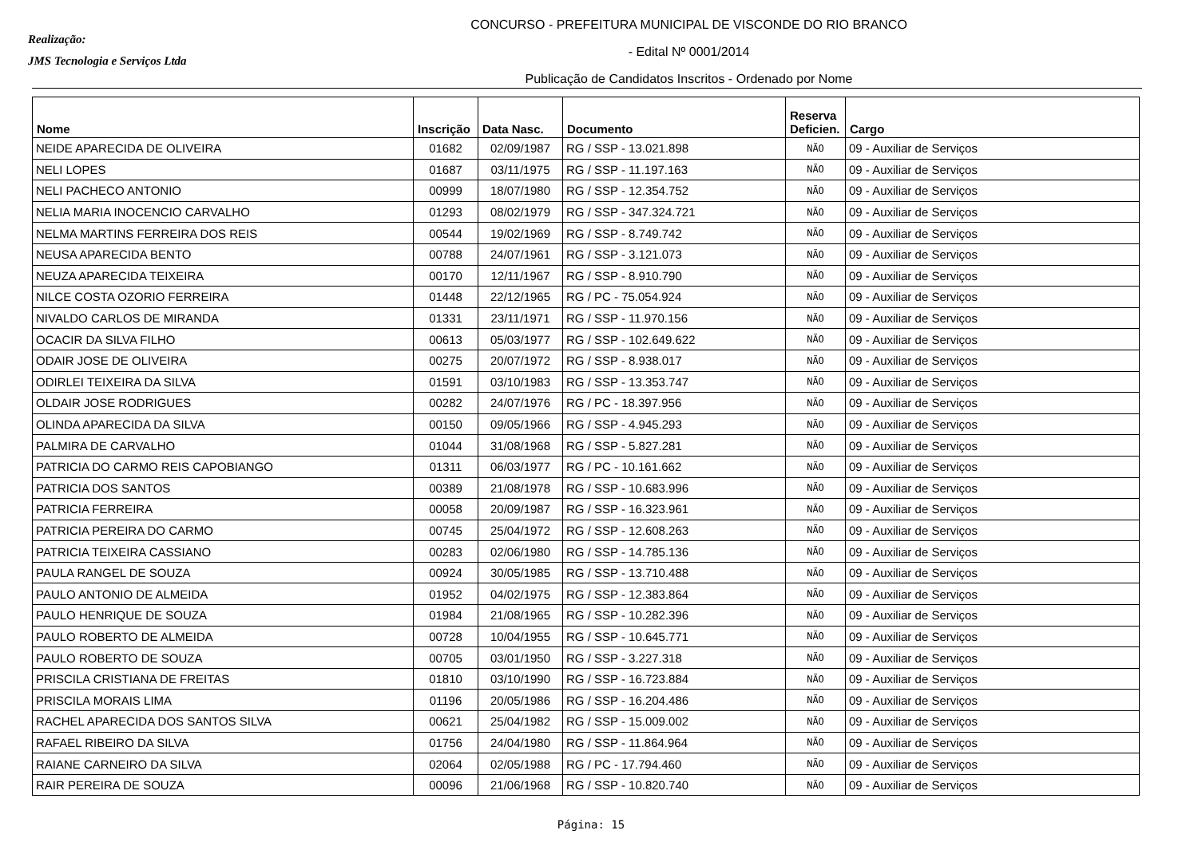Realização:
JMS Tecnologia e Serviços Ltda
CONCURSO - PREFEITURA MUNICIPAL DE VISCONDE DO RIO BRANCO
- Edital Nº 0001/2014
Publicação de Candidatos Inscritos - Ordenado por Nome
| Nome | Inscrição | Data Nasc. | Documento | Reserva Deficien. | Cargo |
| --- | --- | --- | --- | --- | --- |
| NEIDE APARECIDA DE OLIVEIRA | 01682 | 02/09/1987 | RG / SSP - 13.021.898 | NÃO | 09 - Auxiliar de Serviços |
| NELI LOPES | 01687 | 03/11/1975 | RG / SSP - 11.197.163 | NÃO | 09 - Auxiliar de Serviços |
| NELI PACHECO ANTONIO | 00999 | 18/07/1980 | RG / SSP - 12.354.752 | NÃO | 09 - Auxiliar de Serviços |
| NELIA MARIA INOCENCIO CARVALHO | 01293 | 08/02/1979 | RG / SSP - 347.324.721 | NÃO | 09 - Auxiliar de Serviços |
| NELMA MARTINS FERREIRA DOS REIS | 00544 | 19/02/1969 | RG / SSP - 8.749.742 | NÃO | 09 - Auxiliar de Serviços |
| NEUSA APARECIDA BENTO | 00788 | 24/07/1961 | RG / SSP - 3.121.073 | NÃO | 09 - Auxiliar de Serviços |
| NEUZA APARECIDA TEIXEIRA | 00170 | 12/11/1967 | RG / SSP - 8.910.790 | NÃO | 09 - Auxiliar de Serviços |
| NILCE COSTA OZORIO FERREIRA | 01448 | 22/12/1965 | RG / PC - 75.054.924 | NÃO | 09 - Auxiliar de Serviços |
| NIVALDO CARLOS DE MIRANDA | 01331 | 23/11/1971 | RG / SSP - 11.970.156 | NÃO | 09 - Auxiliar de Serviços |
| OCACIR DA SILVA FILHO | 00613 | 05/03/1977 | RG / SSP - 102.649.622 | NÃO | 09 - Auxiliar de Serviços |
| ODAIR JOSE DE OLIVEIRA | 00275 | 20/07/1972 | RG / SSP - 8.938.017 | NÃO | 09 - Auxiliar de Serviços |
| ODIRLEI TEIXEIRA DA SILVA | 01591 | 03/10/1983 | RG / SSP - 13.353.747 | NÃO | 09 - Auxiliar de Serviços |
| OLDAIR JOSE RODRIGUES | 00282 | 24/07/1976 | RG / PC - 18.397.956 | NÃO | 09 - Auxiliar de Serviços |
| OLINDA APARECIDA DA SILVA | 00150 | 09/05/1966 | RG / SSP - 4.945.293 | NÃO | 09 - Auxiliar de Serviços |
| PALMIRA DE CARVALHO | 01044 | 31/08/1968 | RG / SSP - 5.827.281 | NÃO | 09 - Auxiliar de Serviços |
| PATRICIA DO CARMO REIS CAPOBIANGO | 01311 | 06/03/1977 | RG / PC - 10.161.662 | NÃO | 09 - Auxiliar de Serviços |
| PATRICIA DOS SANTOS | 00389 | 21/08/1978 | RG / SSP - 10.683.996 | NÃO | 09 - Auxiliar de Serviços |
| PATRICIA FERREIRA | 00058 | 20/09/1987 | RG / SSP - 16.323.961 | NÃO | 09 - Auxiliar de Serviços |
| PATRICIA PEREIRA DO CARMO | 00745 | 25/04/1972 | RG / SSP - 12.608.263 | NÃO | 09 - Auxiliar de Serviços |
| PATRICIA TEIXEIRA CASSIANO | 00283 | 02/06/1980 | RG / SSP - 14.785.136 | NÃO | 09 - Auxiliar de Serviços |
| PAULA RANGEL DE SOUZA | 00924 | 30/05/1985 | RG / SSP - 13.710.488 | NÃO | 09 - Auxiliar de Serviços |
| PAULO ANTONIO DE ALMEIDA | 01952 | 04/02/1975 | RG / SSP - 12.383.864 | NÃO | 09 - Auxiliar de Serviços |
| PAULO HENRIQUE DE SOUZA | 01984 | 21/08/1965 | RG / SSP - 10.282.396 | NÃO | 09 - Auxiliar de Serviços |
| PAULO ROBERTO DE ALMEIDA | 00728 | 10/04/1955 | RG / SSP - 10.645.771 | NÃO | 09 - Auxiliar de Serviços |
| PAULO ROBERTO DE SOUZA | 00705 | 03/01/1950 | RG / SSP - 3.227.318 | NÃO | 09 - Auxiliar de Serviços |
| PRISCILA CRISTIANA DE FREITAS | 01810 | 03/10/1990 | RG / SSP - 16.723.884 | NÃO | 09 - Auxiliar de Serviços |
| PRISCILA MORAIS LIMA | 01196 | 20/05/1986 | RG / SSP - 16.204.486 | NÃO | 09 - Auxiliar de Serviços |
| RACHEL APARECIDA DOS SANTOS SILVA | 00621 | 25/04/1982 | RG / SSP - 15.009.002 | NÃO | 09 - Auxiliar de Serviços |
| RAFAEL RIBEIRO DA SILVA | 01756 | 24/04/1980 | RG / SSP - 11.864.964 | NÃO | 09 - Auxiliar de Serviços |
| RAIANE CARNEIRO DA SILVA | 02064 | 02/05/1988 | RG / PC - 17.794.460 | NÃO | 09 - Auxiliar de Serviços |
| RAIR PEREIRA DE SOUZA | 00096 | 21/06/1968 | RG / SSP - 10.820.740 | NÃO | 09 - Auxiliar de Serviços |
Página: 15